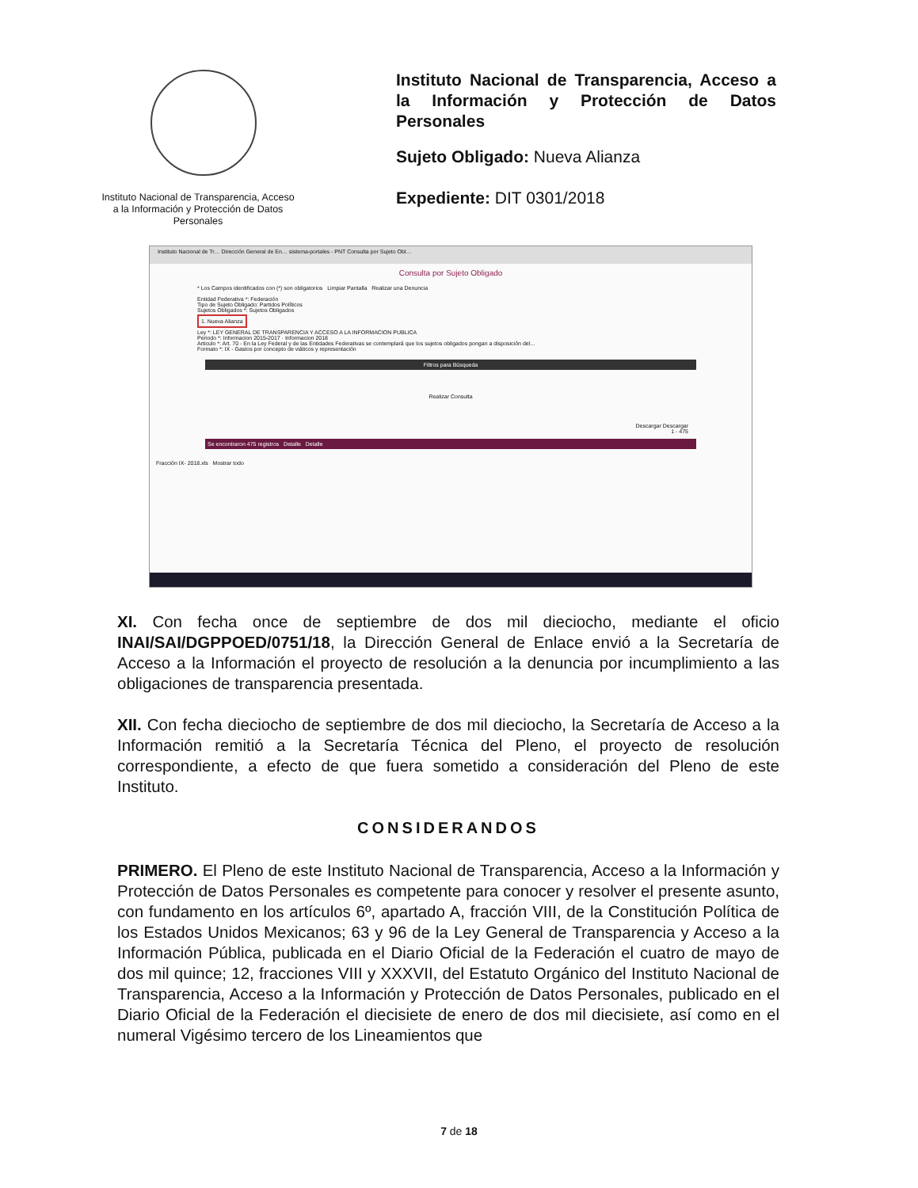Instituto Nacional de Transparencia, Acceso a la Información y Protección de Datos Personales
Instituto Nacional de Transparencia, Acceso a la Información y Protección de Datos Personales
Sujeto Obligado: Nueva Alianza
Expediente: DIT 0301/2018
Instituto Nacional de Tr… Dirección General de En… sistema-portales - PNT Consulta por Sujeto Obl…
Consulta por Sujeto Obligado
* Los Campos identificados con (*) son obligatorios Limpiar Pantalla Realizar una Denuncia
Entidad Federativa *: Federación
Tipo de Sujeto Obligado: Partidos Políticos
Sujetos Obligados *: Sujetos Obligados
1. Nueva Alianza
Ley *: LEY GENERAL DE TRANSPARENCIA Y ACCESO A LA INFORMACION PUBLICA
Periodo *: Informacion 2015-2017 · Informacion 2018
Articulo *: Art. 70 - En la Ley Federal y de las Entidades Federativas se contemplará que los sujetos obligados pongan a disposición del...
Formato *: IX - Gastos por concepto de viáticos y representación
Filtros para Búsqueda
Realizar Consulta
Descargar Descargar
1 - 475
Se encontraron 475 registros Detalle Detalle
Fracción IX- 2018.xls Mostrar todo
XI. Con fecha once de septiembre de dos mil dieciocho, mediante el oficio INAI/SAI/DGPPOED/0751/18, la Dirección General de Enlace envió a la Secretaría de Acceso a la Información el proyecto de resolución a la denuncia por incumplimiento a las obligaciones de transparencia presentada.
XII. Con fecha dieciocho de septiembre de dos mil dieciocho, la Secretaría de Acceso a la Información remitió a la Secretaría Técnica del Pleno, el proyecto de resolución correspondiente, a efecto de que fuera sometido a consideración del Pleno de este Instituto.
CONSIDERANDOS
PRIMERO. El Pleno de este Instituto Nacional de Transparencia, Acceso a la Información y Protección de Datos Personales es competente para conocer y resolver el presente asunto, con fundamento en los artículos 6º, apartado A, fracción VIII, de la Constitución Política de los Estados Unidos Mexicanos; 63 y 96 de la Ley General de Transparencia y Acceso a la Información Pública, publicada en el Diario Oficial de la Federación el cuatro de mayo de dos mil quince; 12, fracciones VIII y XXXVII, del Estatuto Orgánico del Instituto Nacional de Transparencia, Acceso a la Información y Protección de Datos Personales, publicado en el Diario Oficial de la Federación el diecisiete de enero de dos mil diecisiete, así como en el numeral Vigésimo tercero de los Lineamientos que
7 de 18